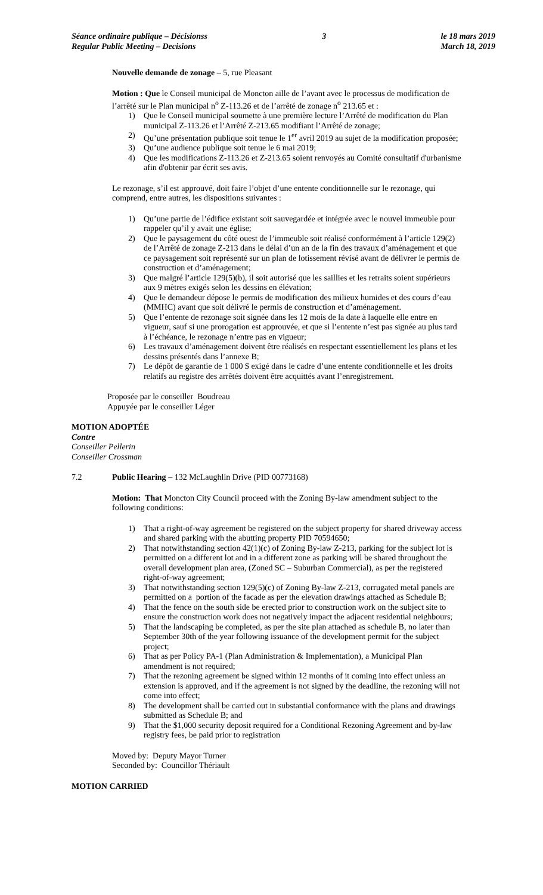Séance ordinaire publique – Décisionss
Regular Public Meeting – Decisions
3 le 18 mars 2019
March 18, 2019
Nouvelle demande de zonage – 5, rue Pleasant
Motion : Que le Conseil municipal de Moncton aille de l’avant avec le processus de modification de l’arrêté sur le Plan municipal n<sup>o</sup> Z-113.26 et de l’arrêté de zonage n<sup>o</sup> 213.65 et :
1) Que le Conseil municipal soumette à une première lecture l’Arrêté de modification du Plan municipal Z-113.26 et l’Arrêté Z-213.65 modifiant l’Arrêté de zonage;
2) Qu’une présentation publique soit tenue le 1<sup>er</sup> avril 2019 au sujet de la modification proposée;
3) Qu’une audience publique soit tenue le 6 mai 2019;
4) Que les modifications Z-113.26 et Z-213.65 soient renvoyés au Comité consultatif d'urbanisme afin d'obtenir par écrit ses avis.
Le rezonage, s’il est approuvé, doit faire l’objet d’une entente conditionnelle sur le rezonage, qui comprend, entre autres, les dispositions suivantes :
1) Qu’une partie de l’édifice existant soit sauvegardée et intégrée avec le nouvel immeuble pour rappeler qu’il y avait une église;
2) Que le paysagement du côté ouest de l’immeuble soit réalisé conformément à l’article 129(2) de l’Arrêté de zonage Z-213 dans le délai d’un an de la fin des travaux d’aménagement et que ce paysagement soit représenté sur un plan de lotissement révisé avant de délivrer le permis de construction et d’aménagement;
3) Que malgré l’article 129(5)(b), il soit autorisé que les saillies et les retraits soient supérieurs aux 9 mètres exigés selon les dessins en élévation;
4) Que le demandeur dépose le permis de modification des milieux humides et des cours d’eau (MMHC) avant que soit délivré le permis de construction et d’aménagement.
5) Que l’entente de rezonage soit signée dans les 12 mois de la date à laquelle elle entre en vigueur, sauf si une prorogation est approuvée, et que si l’entente n’est pas signée au plus tard à l’échéance, le rezonage n’entre pas en vigueur;
6) Les travaux d’aménagement doivent être réalisés en respectant essentiellement les plans et les dessins présentés dans l’annexe B;
7) Le dépôt de garantie de 1 000 $ exigé dans le cadre d’une entente conditionnelle et les droits relatifs au registre des arrêtés doivent être acquittés avant l’enregistrement.
Proposée par le conseiller Boudreau
Appuyée par le conseiller Léger
MOTION ADOPTÉE
Contre
Conseiller Pellerin
Conseiller Crossman
7.2 Public Hearing – 132 McLaughlin Drive (PID 00773168)
Motion: That Moncton City Council proceed with the Zoning By-law amendment subject to the following conditions:
1) That a right-of-way agreement be registered on the subject property for shared driveway access and shared parking with the abutting property PID 70594650;
2) That notwithstanding section 42(1)(c) of Zoning By-law Z-213, parking for the subject lot is permitted on a different lot and in a different zone as parking will be shared throughout the overall development plan area, (Zoned SC – Suburban Commercial), as per the registered right-of-way agreement;
3) That notwithstanding section 129(5)(c) of Zoning By-law Z-213, corrugated metal panels are permitted on a portion of the facade as per the elevation drawings attached as Schedule B;
4) That the fence on the south side be erected prior to construction work on the subject site to ensure the construction work does not negatively impact the adjacent residential neighbours;
5) That the landscaping be completed, as per the site plan attached as schedule B, no later than September 30th of the year following issuance of the development permit for the subject project;
6) That as per Policy PA-1 (Plan Administration & Implementation), a Municipal Plan amendment is not required;
7) That the rezoning agreement be signed within 12 months of it coming into effect unless an extension is approved, and if the agreement is not signed by the deadline, the rezoning will not come into effect;
8) The development shall be carried out in substantial conformance with the plans and drawings submitted as Schedule B; and
9) That the $1,000 security deposit required for a Conditional Rezoning Agreement and by-law registry fees, be paid prior to registration
Moved by: Deputy Mayor Turner
Seconded by: Councillor Thériault
MOTION CARRIED